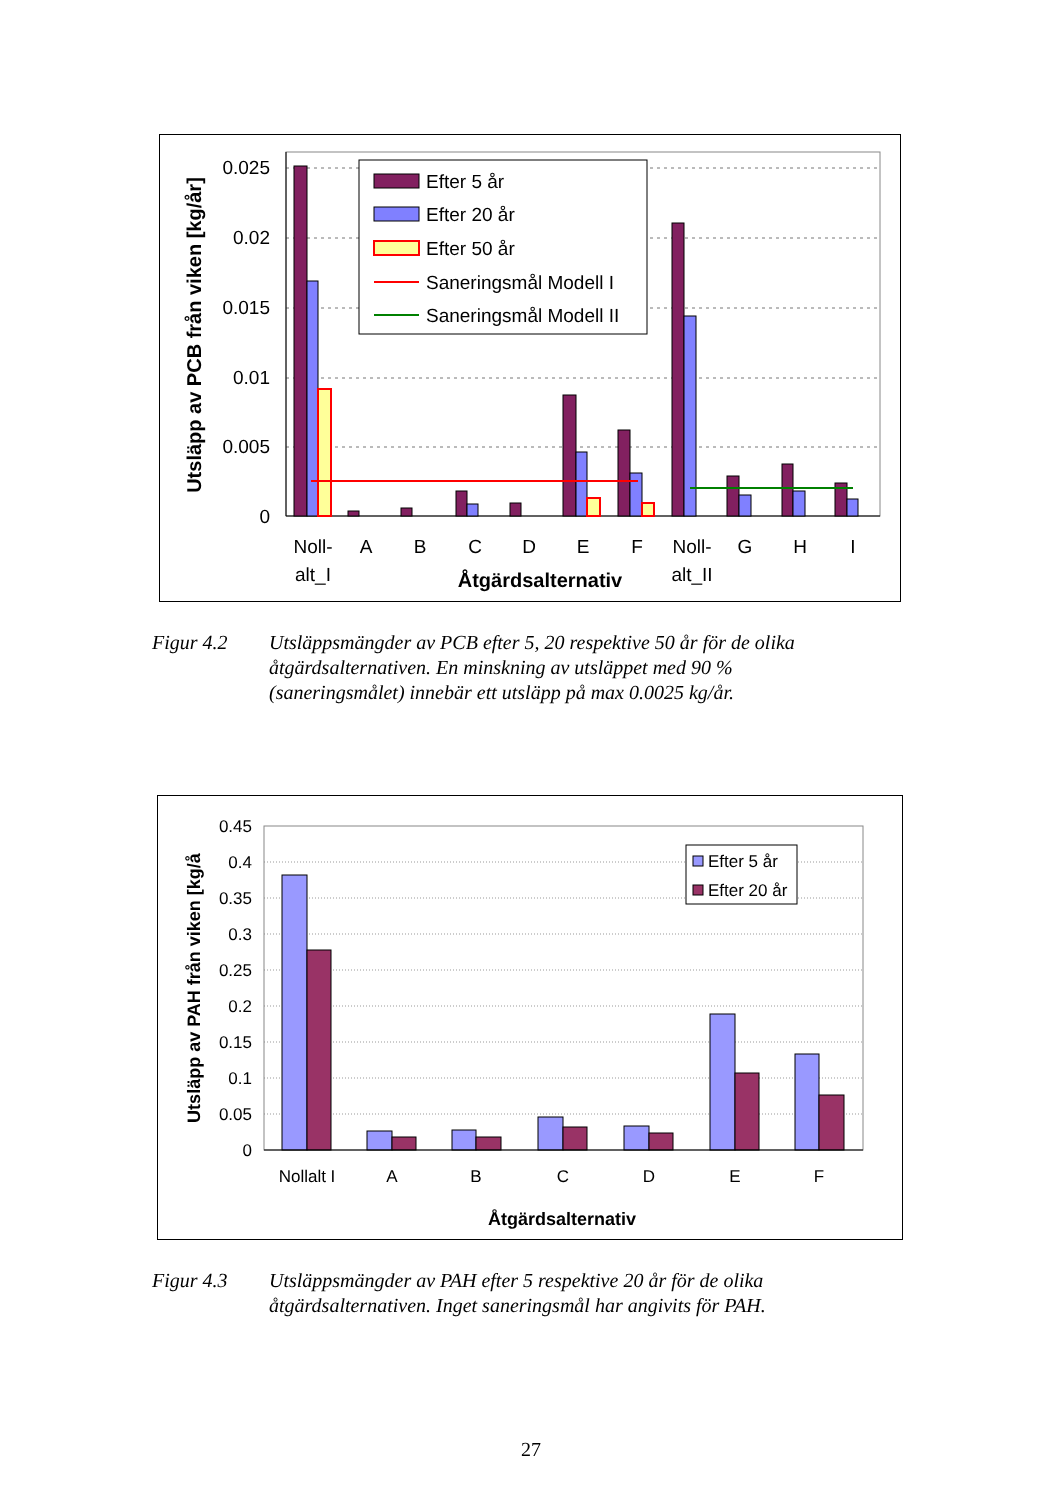0.025
0.02
0.015
0.01
0.005
0
Efter 5 år
Efter 20 år
Efter 50 år
Saneringsmål Modell I
Saneringsmål Modell II
Noll-
alt_I
A
B
C
D
E
F
Noll-
alt_II
G
H
I
Åtgärdsalternativ
Utsläpp av PCB från viken [kg/år]
Figur 4.2 Utsläppsmängder av PCB efter 5, 20 respektive 50 år för de olika åtgärdsalternativen. En minskning av utsläppet med 90 % (saneringsmålet) innebär ett utsläpp på max 0.0025 kg/år.
0.45
0.4
0.35
0.3
0.25
0.2
0.15
0.1
0.05
0
Efter 5 år
Efter 20 år
Nollalt I
A
B
C
D
E
F
Åtgärdsalternativ
Utsläpp av PAH från viken [kg/å
Figur 4.3 Utsläppsmängder av PAH efter 5 respektive 20 år för de olika åtgärdsalternativen. Inget saneringsmål har angivits för PAH.
27